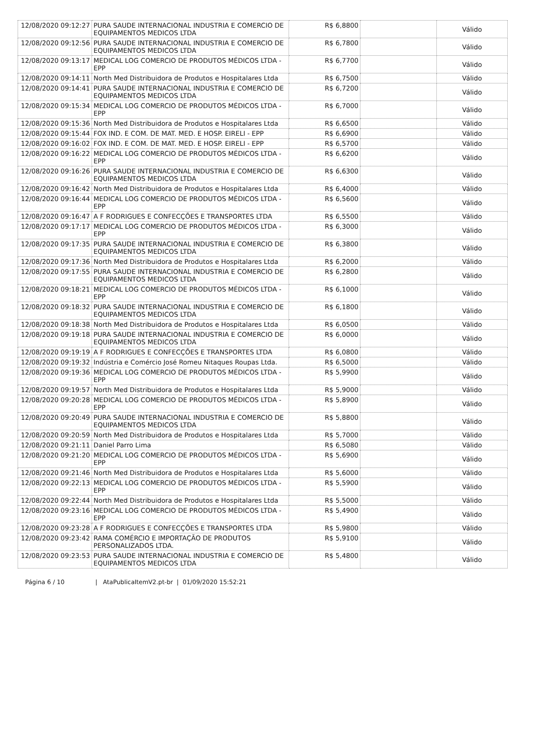| 12/08/2020 09:12:27 | PURA SAUDE INTERNACIONAL INDUSTRIA E COMERCIO DE EQUIPAMENTOS MEDICOS LTDA | R$ 6,8800 | | Válido |
| 12/08/2020 09:12:56 | PURA SAUDE INTERNACIONAL INDUSTRIA E COMERCIO DE EQUIPAMENTOS MEDICOS LTDA | R$ 6,7800 | | Válido |
| 12/08/2020 09:13:17 | MEDICAL LOG COMERCIO DE PRODUTOS MÉDICOS LTDA - EPP | R$ 6,7700 | | Válido |
| 12/08/2020 09:14:11 | North Med Distribuidora de Produtos e Hospitalares Ltda | R$ 6,7500 | | Válido |
| 12/08/2020 09:14:41 | PURA SAUDE INTERNACIONAL INDUSTRIA E COMERCIO DE EQUIPAMENTOS MEDICOS LTDA | R$ 6,7200 | | Válido |
| 12/08/2020 09:15:34 | MEDICAL LOG COMERCIO DE PRODUTOS MÉDICOS LTDA - EPP | R$ 6,7000 | | Válido |
| 12/08/2020 09:15:36 | North Med Distribuidora de Produtos e Hospitalares Ltda | R$ 6,6500 | | Válido |
| 12/08/2020 09:15:44 | FOX IND. E COM. DE MAT. MED. E HOSP. EIRELI - EPP | R$ 6,6900 | | Válido |
| 12/08/2020 09:16:02 | FOX IND. E COM. DE MAT. MED. E HOSP. EIRELI - EPP | R$ 6,5700 | | Válido |
| 12/08/2020 09:16:22 | MEDICAL LOG COMERCIO DE PRODUTOS MÉDICOS LTDA - EPP | R$ 6,6200 | | Válido |
| 12/08/2020 09:16:26 | PURA SAUDE INTERNACIONAL INDUSTRIA E COMERCIO DE EQUIPAMENTOS MEDICOS LTDA | R$ 6,6300 | | Válido |
| 12/08/2020 09:16:42 | North Med Distribuidora de Produtos e Hospitalares Ltda | R$ 6,4000 | | Válido |
| 12/08/2020 09:16:44 | MEDICAL LOG COMERCIO DE PRODUTOS MÉDICOS LTDA - EPP | R$ 6,5600 | | Válido |
| 12/08/2020 09:16:47 | A F RODRIGUES E CONFECÇÕES E TRANSPORTES LTDA | R$ 6,5500 | | Válido |
| 12/08/2020 09:17:17 | MEDICAL LOG COMERCIO DE PRODUTOS MÉDICOS LTDA - EPP | R$ 6,3000 | | Válido |
| 12/08/2020 09:17:35 | PURA SAUDE INTERNACIONAL INDUSTRIA E COMERCIO DE EQUIPAMENTOS MEDICOS LTDA | R$ 6,3800 | | Válido |
| 12/08/2020 09:17:36 | North Med Distribuidora de Produtos e Hospitalares Ltda | R$ 6,2000 | | Válido |
| 12/08/2020 09:17:55 | PURA SAUDE INTERNACIONAL INDUSTRIA E COMERCIO DE EQUIPAMENTOS MEDICOS LTDA | R$ 6,2800 | | Válido |
| 12/08/2020 09:18:21 | MEDICAL LOG COMERCIO DE PRODUTOS MÉDICOS LTDA - EPP | R$ 6,1000 | | Válido |
| 12/08/2020 09:18:32 | PURA SAUDE INTERNACIONAL INDUSTRIA E COMERCIO DE EQUIPAMENTOS MEDICOS LTDA | R$ 6,1800 | | Válido |
| 12/08/2020 09:18:38 | North Med Distribuidora de Produtos e Hospitalares Ltda | R$ 6,0500 | | Válido |
| 12/08/2020 09:19:18 | PURA SAUDE INTERNACIONAL INDUSTRIA E COMERCIO DE EQUIPAMENTOS MEDICOS LTDA | R$ 6,0000 | | Válido |
| 12/08/2020 09:19:19 | A F RODRIGUES E CONFECÇÕES E TRANSPORTES LTDA | R$ 6,0800 | | Válido |
| 12/08/2020 09:19:32 | Indústria e Comércio José Romeu Nitaques Roupas Ltda. | R$ 6,5000 | | Válido |
| 12/08/2020 09:19:36 | MEDICAL LOG COMERCIO DE PRODUTOS MÉDICOS LTDA - EPP | R$ 5,9900 | | Válido |
| 12/08/2020 09:19:57 | North Med Distribuidora de Produtos e Hospitalares Ltda | R$ 5,9000 | | Válido |
| 12/08/2020 09:20:28 | MEDICAL LOG COMERCIO DE PRODUTOS MÉDICOS LTDA - EPP | R$ 5,8900 | | Válido |
| 12/08/2020 09:20:49 | PURA SAUDE INTERNACIONAL INDUSTRIA E COMERCIO DE EQUIPAMENTOS MEDICOS LTDA | R$ 5,8800 | | Válido |
| 12/08/2020 09:20:59 | North Med Distribuidora de Produtos e Hospitalares Ltda | R$ 5,7000 | | Válido |
| 12/08/2020 09:21:11 | Daniel Parro Lima | R$ 6,5080 | | Válido |
| 12/08/2020 09:21:20 | MEDICAL LOG COMERCIO DE PRODUTOS MÉDICOS LTDA - EPP | R$ 5,6900 | | Válido |
| 12/08/2020 09:21:46 | North Med Distribuidora de Produtos e Hospitalares Ltda | R$ 5,6000 | | Válido |
| 12/08/2020 09:22:13 | MEDICAL LOG COMERCIO DE PRODUTOS MÉDICOS LTDA - EPP | R$ 5,5900 | | Válido |
| 12/08/2020 09:22:44 | North Med Distribuidora de Produtos e Hospitalares Ltda | R$ 5,5000 | | Válido |
| 12/08/2020 09:23:16 | MEDICAL LOG COMERCIO DE PRODUTOS MÉDICOS LTDA - EPP | R$ 5,4900 | | Válido |
| 12/08/2020 09:23:28 | A F RODRIGUES E CONFECÇÕES E TRANSPORTES LTDA | R$ 5,9800 | | Válido |
| 12/08/2020 09:23:42 | RAMA COMÉRCIO E IMPORTAÇÃO DE PRODUTOS PERSONALIZADOS LTDA. | R$ 5,9100 | | Válido |
| 12/08/2020 09:23:53 | PURA SAUDE INTERNACIONAL INDUSTRIA E COMERCIO DE EQUIPAMENTOS MEDICOS LTDA | R$ 5,4800 | | Válido |
Página 6 / 10 | AtaPublicaItemV2.pt-br | 01/09/2020 15:52:21